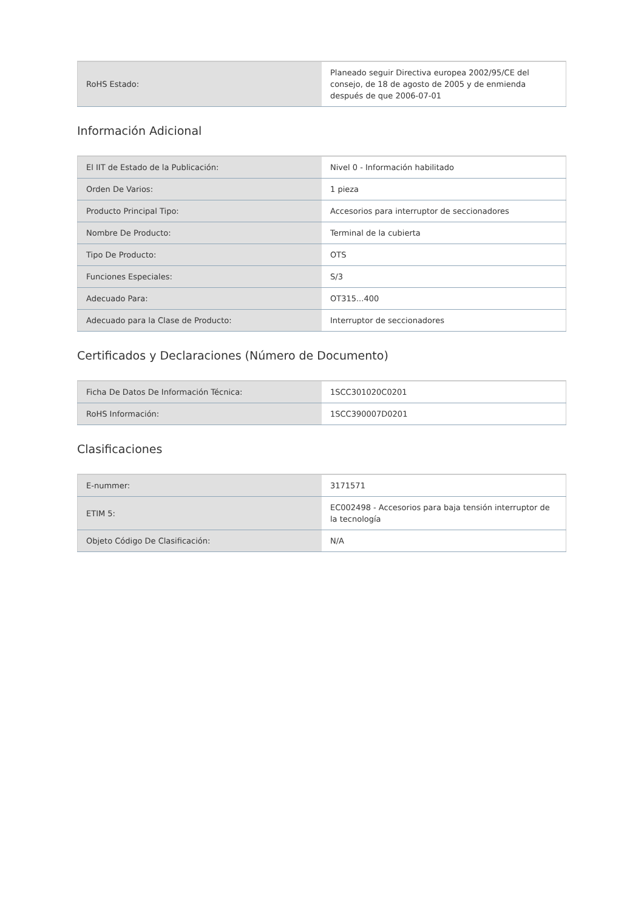| RoHS Estado: | Planeado seguir Directiva europea 2002/95/CE del consejo, de 18 de agosto de 2005 y de enmienda después de que 2006-07-01 |
Información Adicional
| El IIT de Estado de la Publicación: | Nivel 0 - Información habilitado |
| Orden De Varios: | 1 pieza |
| Producto Principal Tipo: | Accesorios para interruptor de seccionadores |
| Nombre De Producto: | Terminal de la cubierta |
| Tipo De Producto: | OTS |
| Funciones Especiales: | S/3 |
| Adecuado Para: | OT315...400 |
| Adecuado para la Clase de Producto: | Interruptor de seccionadores |
Certificados y Declaraciones (Número de Documento)
| Ficha De Datos De Información Técnica: | 1SCC301020C0201 |
| RoHS Información: | 1SCC390007D0201 |
Clasificaciones
| E-nummer: | 3171571 |
| ETIM 5: | EC002498 - Accesorios para baja tensión interruptor de la tecnología |
| Objeto Código De Clasificación: | N/A |